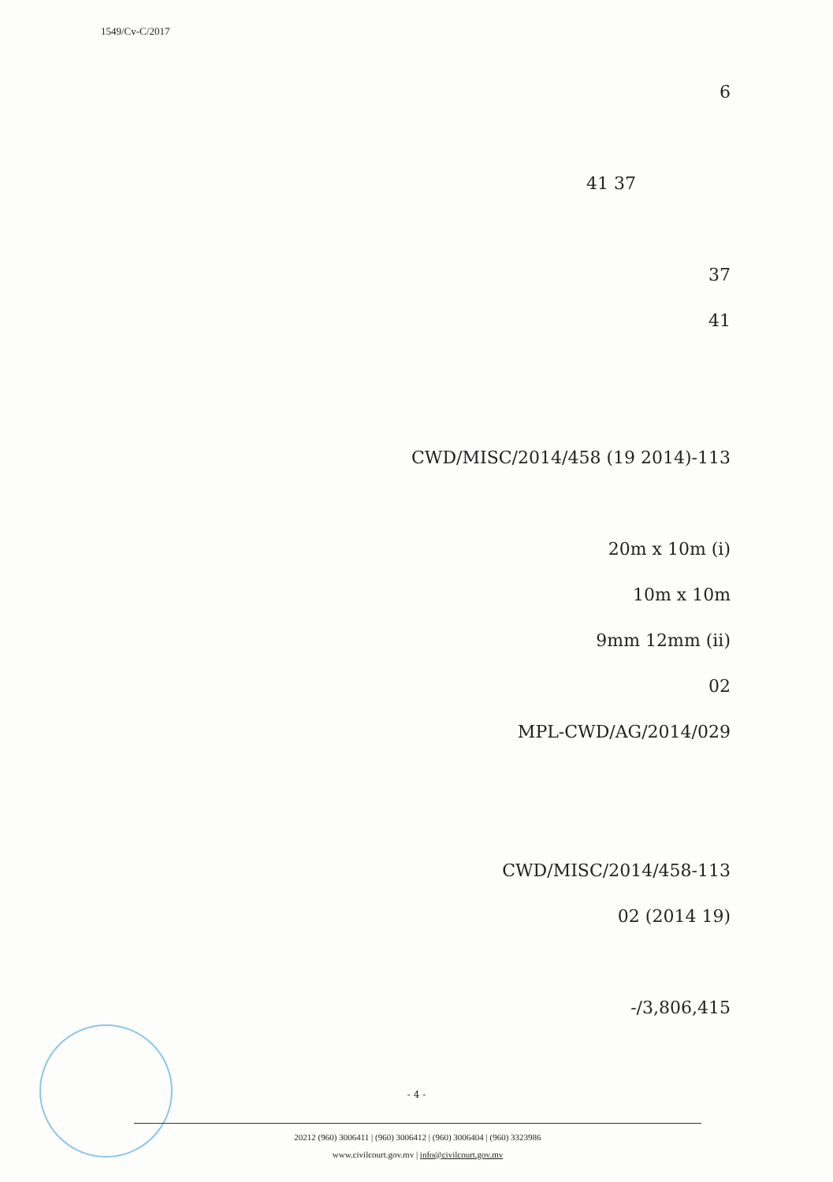1549/Cv-C/2017
6
37 41
37
41
113-CWD/MISC/2014/458 (19 2014)
(i) 20m x 10m
10m x 10m
(ii) 9mm 12mm
02
MPL-CWD/AG/2014/029
113-CWD/MISC/2014/458
(19 2014) 02
3,806,415/-
- 4 -
20212 (960) 3006411 | (960) 3006412 | (960) 3006404 | (960) 3323986
www.civilcourt.gov.mv | info@civilcourt.gov.mv